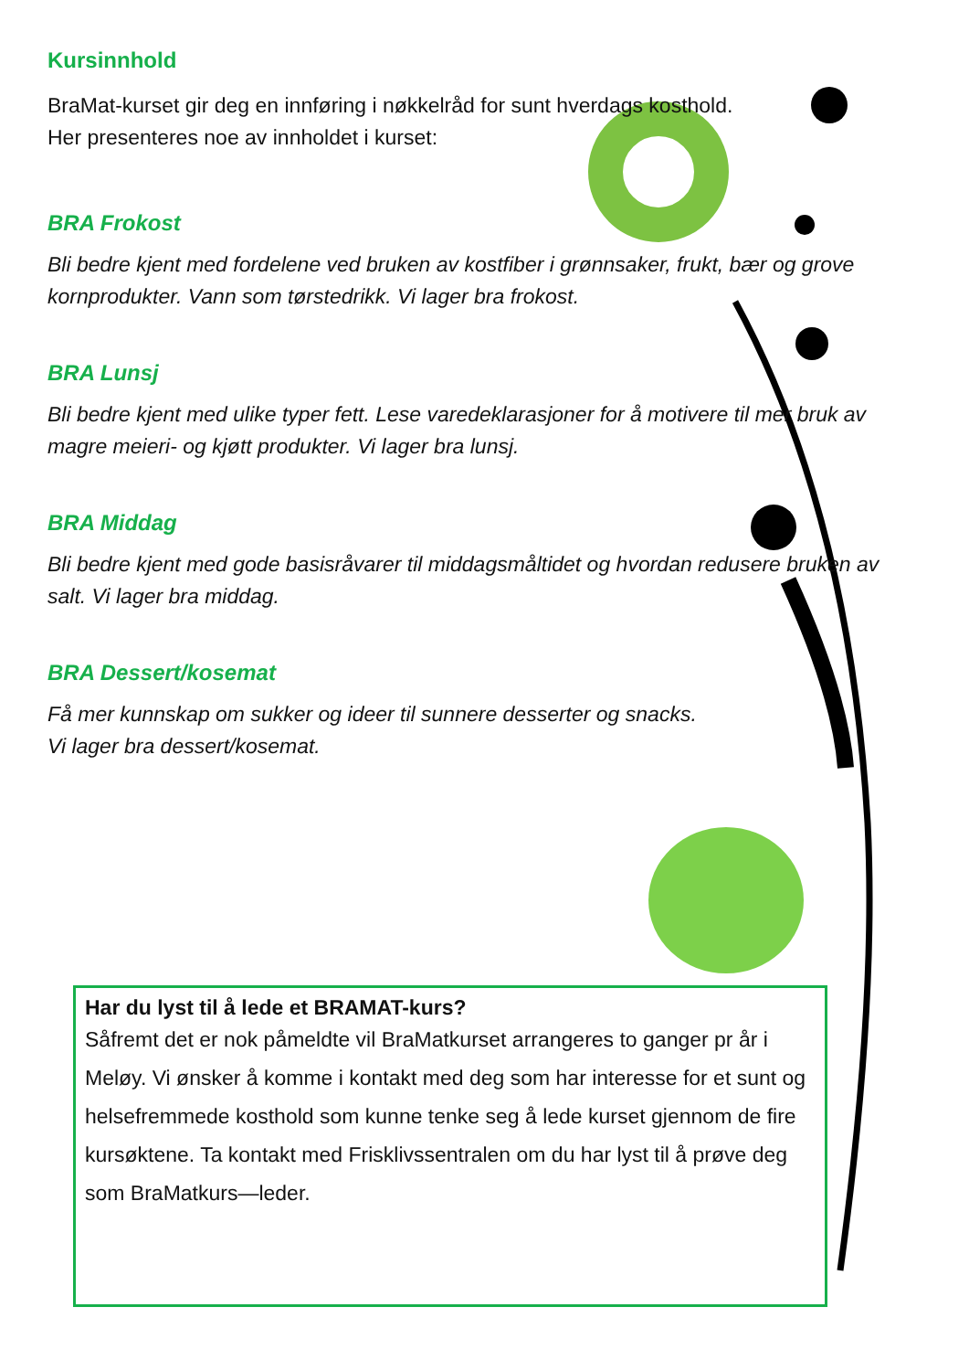Kursinnhold
BraMat-kurset gir deg en innføring i nøkkelråd for sunt hverdags kosthold.
Her presenteres noe av innholdet i kurset:
BRA Frokost
Bli bedre kjent med fordelene ved bruken av kostfiber i grønnsaker, frukt, bær og grove kornprodukter. Vann som tørstedrikk. Vi lager bra frokost.
BRA Lunsj
Bli bedre kjent med ulike typer fett. Lese varedeklarasjoner for å motivere til mer bruk av magre meieri- og kjøtt produkter. Vi lager bra lunsj.
BRA Middag
Bli bedre kjent med gode basisråvarer til middagsmåltidet og hvordan redusere bruken av salt. Vi lager bra middag.
BRA Dessert/kosemat
Få mer kunnskap om sukker og ideer til sunnere desserter og snacks.
Vi lager bra dessert/kosemat.
Har du lyst til å lede et BRAMAT-kurs?
Såfremt det er nok påmeldte vil BraMatkurset arrangeres to ganger pr år i Meløy. Vi ønsker å komme i kontakt med deg som har interesse for et sunt og helsefremmede kosthold som kunne tenke seg å lede kurset gjennom de fire kursøktene. Ta kontakt med Frisklivssentralen om du har lyst til å prøve deg som BraMatkurs—leder.